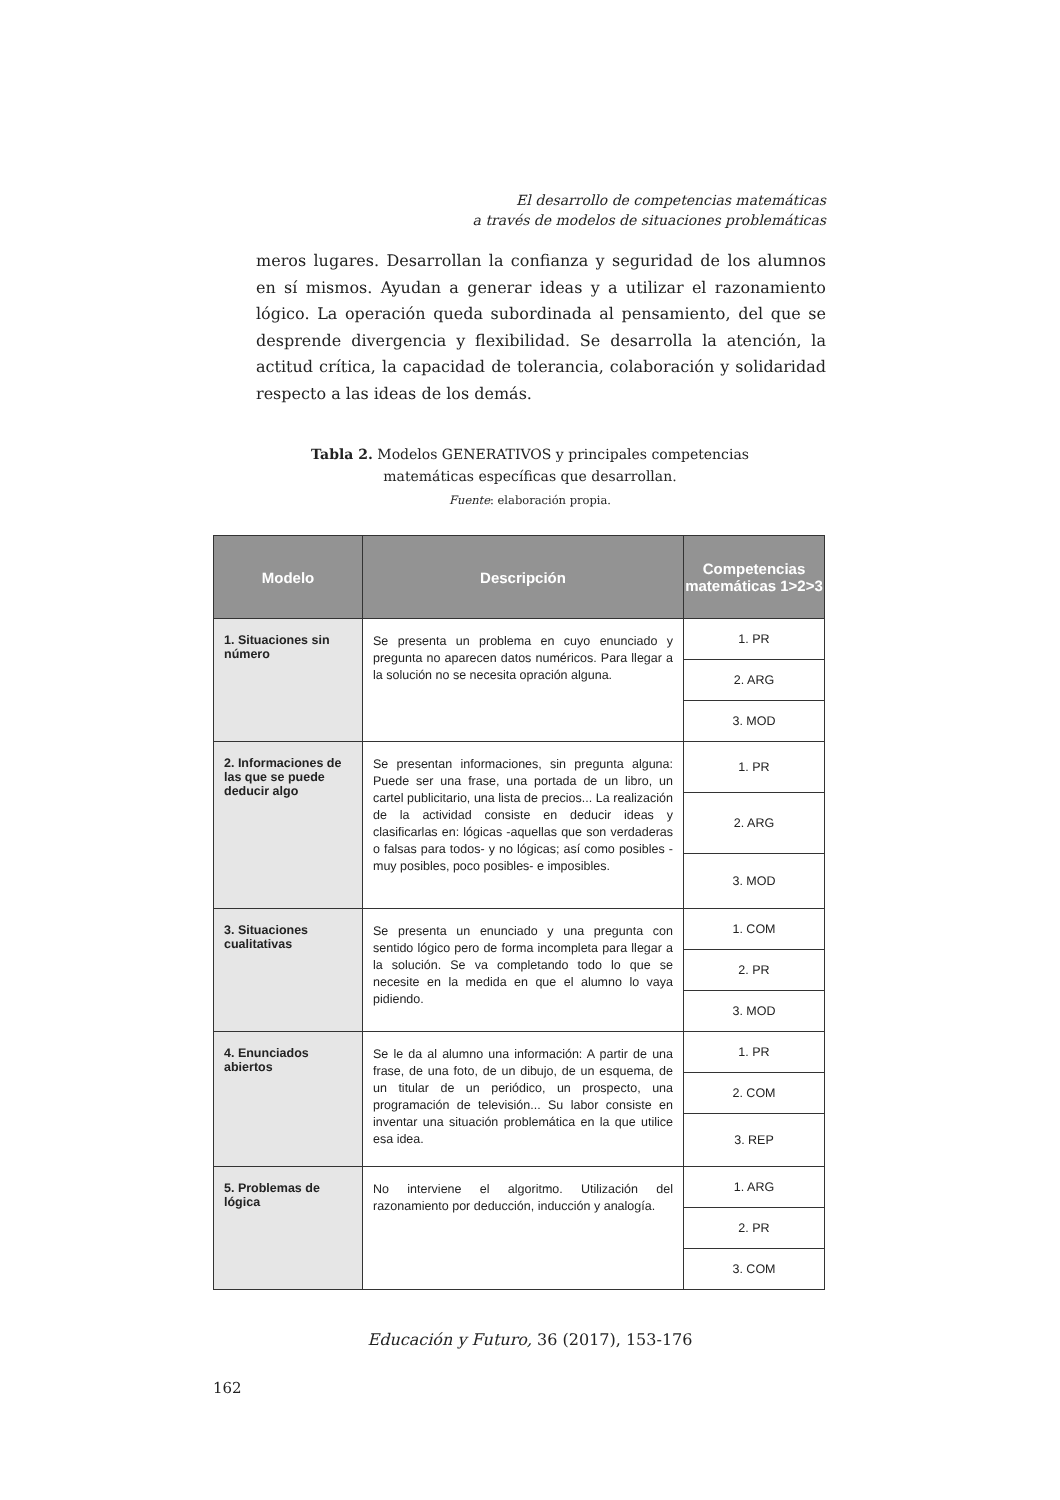El desarrollo de competencias matemáticas
a través de modelos de situaciones problemáticas
meros lugares. Desarrollan la confianza y seguridad de los alumnos en sí mismos. Ayudan a generar ideas y a utilizar el razonamiento lógico. La operación queda subordinada al pensamiento, del que se desprende divergencia y flexibilidad. Se desarrolla la atención, la actitud crítica, la capacidad de tolerancia, colaboración y solidaridad respecto a las ideas de los demás.
Tabla 2. Modelos GENERATIVOS y principales competencias
matemáticas específicas que desarrollan.
Fuente: elaboración propia.
| Modelo | Descripción | Competencias matemáticas 1>2>3 |
| --- | --- | --- |
| 1. Situaciones sin número | Se presenta un problema en cuyo enunciado y pregunta no aparecen datos numéricos. Para llegar a la solución no se necesita opración alguna. | 1. PR |
| | | 2. ARG |
| | | 3. MOD |
| 2. Informaciones de las que se puede deducir algo | Se presentan informaciones, sin pregunta alguna: Puede ser una frase, una portada de un libro, un cartel publicitario, una lista de precios... La realización de la actividad consiste en deducir ideas y clasificarlas en: lógicas -aquellas que son verdaderas o falsas para todos- y no lógicas; así como posibles -muy posibles, poco posibles- e imposibles. | 1. PR |
| | | 2. ARG |
| | | 3. MOD |
| 3. Situaciones cualitativas | Se presenta un enunciado y una pregunta con sentido lógico pero de forma incompleta para llegar a la solución. Se va completando todo lo que se necesite en la medida en que el alumno lo vaya pidiendo. | 1. COM |
| | | 2. PR |
| | | 3. MOD |
| 4. Enunciados abiertos | Se le da al alumno una información: A partir de una frase, de una foto, de un dibujo, de un esquema, de un titular de un periódico, un prospecto, una programación de televisión... Su labor consiste en inventar una situación problemática en la que utilice esa idea. | 1. PR |
| | | 2. COM |
| | | 3. REP |
| 5. Problemas de lógica | No interviene el algoritmo. Utilización del razonamiento por deducción, inducción y analogía. | 1. ARG |
| | | 2. PR |
| | | 3. COM |
Educación y Futuro, 36 (2017), 153-176
162